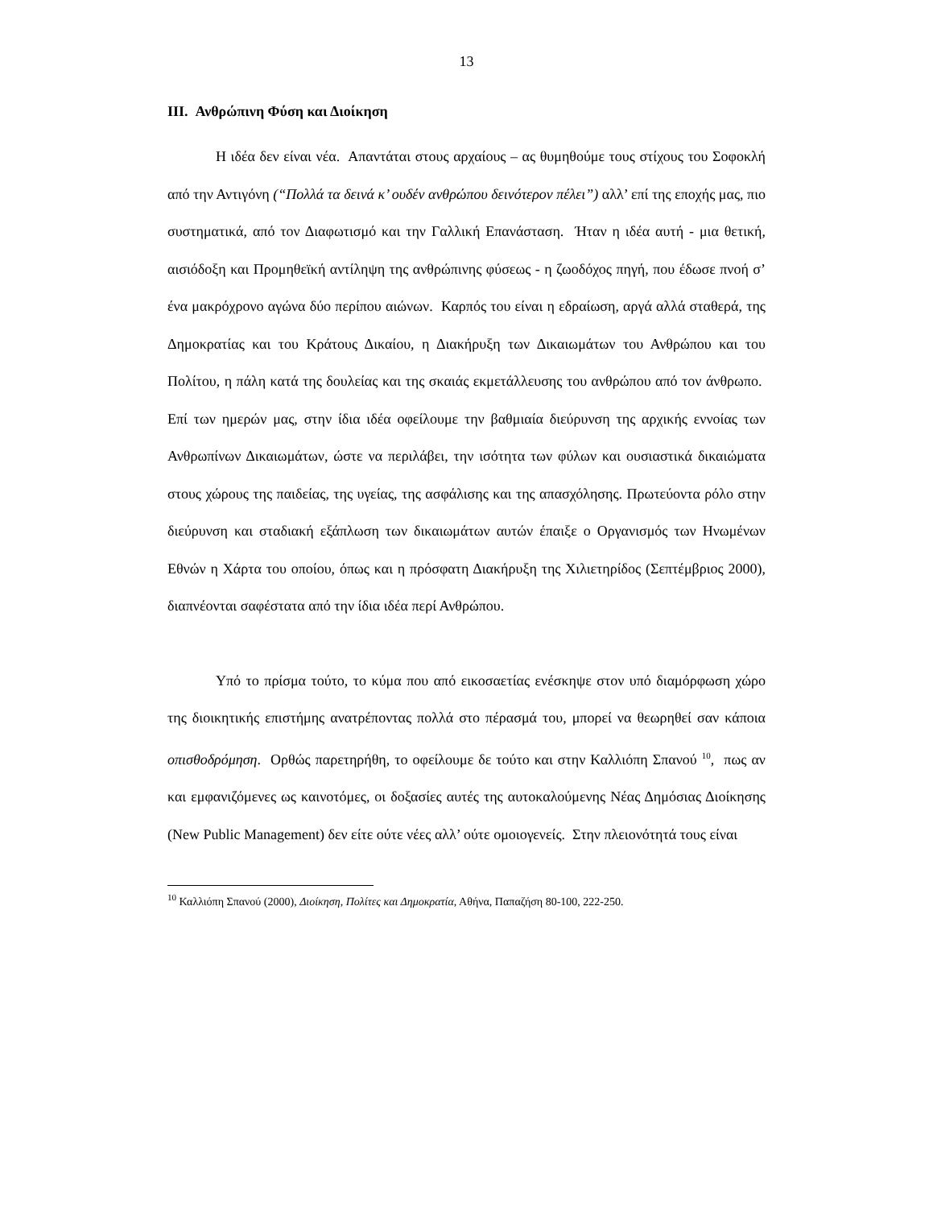13
III. Ανθρώπινη Φύση και Διοίκηση
Η ιδέα δεν είναι νέα. Απαντάται στους αρχαίους – ας θυμηθούμε τους στίχους του Σοφοκλή από την Αντιγόνη (“Πολλά τα δεινά κ’ ουδέν ανθρώπου δεινότερον πέλει”) αλλ’ επί της εποχής μας, πιο συστηματικά, από τον Διαφωτισμό και την Γαλλική Επανάσταση. Ήταν η ιδέα αυτή - μια θετική, αισιόδοξη και Προμηθεϊκή αντίληψη της ανθρώπινης φύσεως - η ζωοδόχος πηγή, που έδωσε πνοή σ’ ένα μακρόχρονο αγώνα δύο περίπου αιώνων. Καρπός του είναι η εδραίωση, αργά αλλά σταθερά, της Δημοκρατίας και του Κράτους Δικαίου, η Διακήρυξη των Δικαιωμάτων του Ανθρώπου και του Πολίτου, η πάλη κατά της δουλείας και της σκαιάς εκμετάλλευσης του ανθρώπου από τον άνθρωπο. Επί των ημερών μας, στην ίδια ιδέα οφείλουμε την βαθμιαία διεύρυνση της αρχικής εννοίας των Ανθρωπίνων Δικαιωμάτων, ώστε να περιλάβει, την ισότητα των φύλων και ουσιαστικά δικαιώματα στους χώρους της παιδείας, της υγείας, της ασφάλισης και της απασχόλησης. Πρωτεύοντα ρόλο στην διεύρυνση και σταδιακή εξάπλωση των δικαιωμάτων αυτών έπαιξε ο Οργανισμός των Ηνωμένων Εθνών η Χάρτα του οποίου, όπως και η πρόσφατη Διακήρυξη της Χιλιετηρίδος (Σεπτέμβριος 2000), διαπνέονται σαφέστατα από την ίδια ιδέα περί Ανθρώπου.
Υπό το πρίσμα τούτο, το κύμα που από εικοσαετίας ενέσκηψε στον υπό διαμόρφωση χώρο της διοικητικής επιστήμης ανατρέποντας πολλά στο πέρασμά του, μπορεί να θεωρηθεί σαν κάποια οπισθοδρόμηση. Ορθώς παρετηρήθη, το οφείλουμε δε τούτο και στην Καλλιόπη Σπανού <sup>10</sup>, πως αν και εμφανιζόμενες ως καινοτόμες, οι δοξασίες αυτές της αυτοκαλούμενης Νέας Δημόσιας Διοίκησης (New Public Management) δεν είτε ούτε νέες αλλ’ ούτε ομοιογενείς. Στην πλειονότητά τους είναι
<sup>10</sup> Καλλιόπη Σπανού (2000), Διοίκηση, Πολίτες και Δημοκρατία, Αθήνα, Παπαζήση 80-100, 222-250.